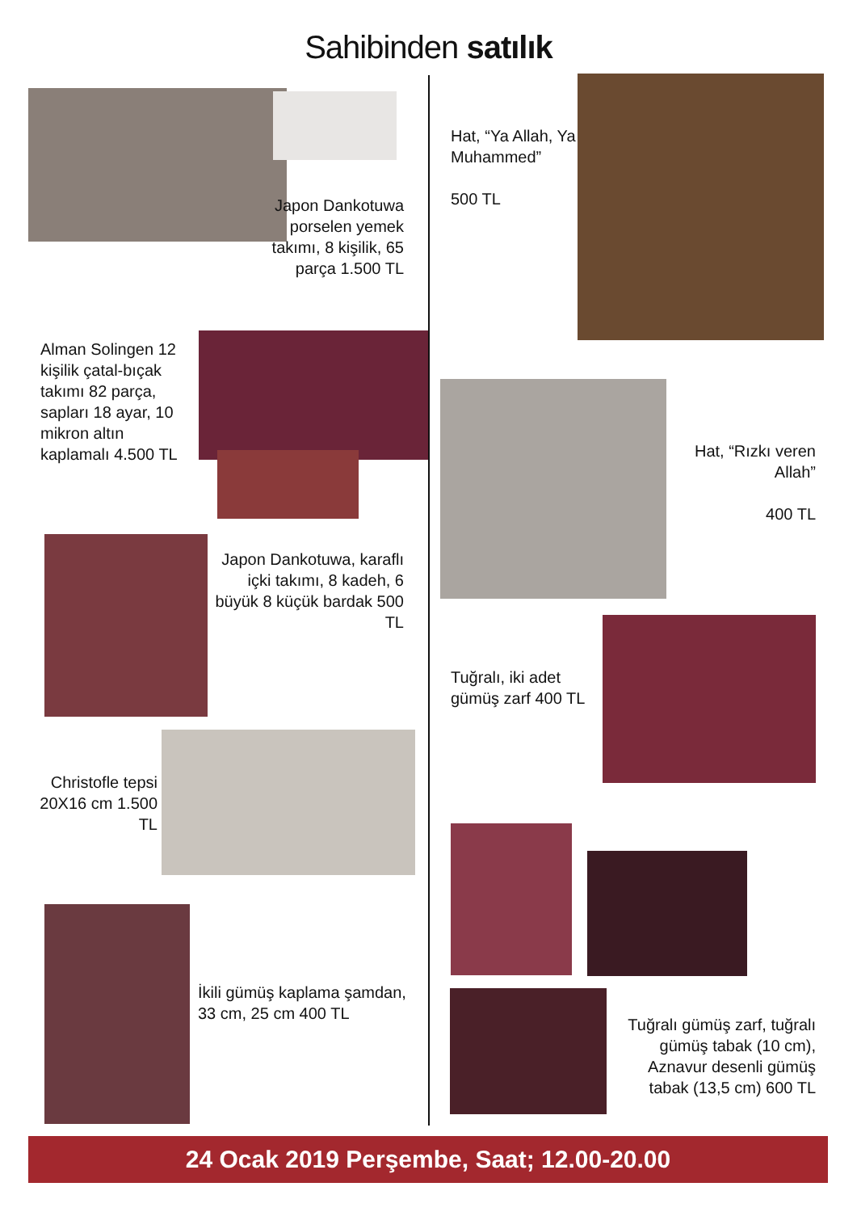Sahibinden satılık
Japon Dankotuwa porselen yemek takımı, 8 kişilik, 65 parça 1.500 TL
Alman Solingen 12 kişilik çatal-bıçak takımı 82 parça, sapları 18 ayar, 10 mikron altın kaplamalı 4.500 TL
Japon Dankotuwa, karaflı içki takımı, 8 kadeh, 6 büyük 8 küçük bardak 500 TL
Christofle tepsi 20X16 cm 1.500 TL
İkili gümüş kaplama şamdan, 33 cm, 25 cm 400 TL
Hat, “Ya Allah, Ya Muhammed”
500 TL
Hat, “Rızkı veren Allah”
400 TL
Tuğralı, iki adet gümüş zarf 400 TL
Tuğralı gümüş zarf, tuğralı gümüş tabak (10 cm), Aznavur desenli gümüş tabak (13,5 cm) 600 TL
24 Ocak 2019 Perşembe, Saat; 12.00-20.00